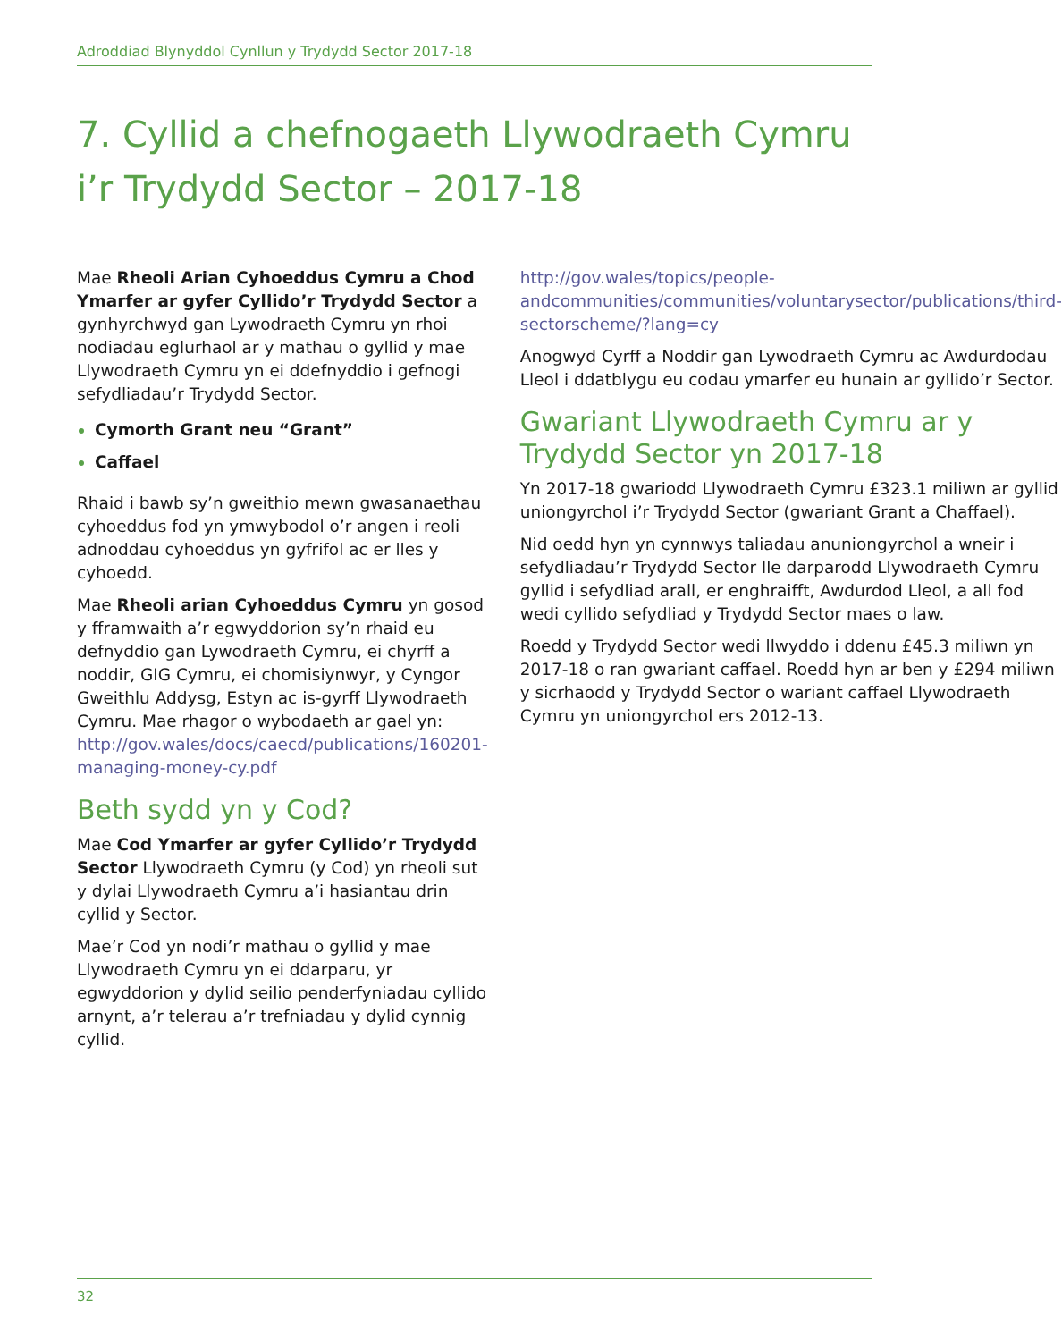Adroddiad Blynyddol Cynllun y Trydydd Sector 2017-18
7. Cyllid a chefnogaeth Llywodraeth Cymru i’r Trydydd Sector – 2017-18
Mae Rheoli Arian Cyhoeddus Cymru a Chod Ymarfer ar gyfer Cyllido’r Trydydd Sector a gynhyrchwyd gan Lywodraeth Cymru yn rhoi nodiadau eglurhaol ar y mathau o gyllid y mae Llywodraeth Cymru yn ei ddefnyddio i gefnogi sefydliadau’r Trydydd Sector.
Cymorth Grant neu “Grant”
Caffael
Rhaid i bawb sy’n gweithio mewn gwasanaethau cyhoeddus fod yn ymwybodol o’r angen i reoli adnoddau cyhoeddus yn gyfrifol ac er lles y cyhoedd.
Mae Rheoli arian Cyhoeddus Cymru yn gosod y fframwaith a’r egwyddorion sy’n rhaid eu defnyddio gan Lywodraeth Cymru, ei chyrff a noddir, GIG Cymru, ei chomisiynwyr, y Cyngor Gweithlu Addysg, Estyn ac is-gyrff Llywodraeth Cymru. Mae rhagor o wybodaeth ar gael yn: http://gov.wales/docs/caecd/publications/160201-managing-money-cy.pdf
Beth sydd yn y Cod?
Mae Cod Ymarfer ar gyfer Cyllido’r Trydydd Sector Llywodraeth Cymru (y Cod) yn rheoli sut y dylai Llywodraeth Cymru a’i hasiantau drin cyllid y Sector.
Mae’r Cod yn nodi’r mathau o gyllid y mae Llywodraeth Cymru yn ei ddarparu, yr egwyddorion y dylid seilio penderfyniadau cyllido arnynt, a’r telerau a’r trefniadau y dylid cynnig cyllid.
http://gov.wales/topics/people-andcommunities/communities/voluntarysector/publications/third-sectorscheme/?lang=cy
Anogwyd Cyrff a Noddir gan Lywodraeth Cymru ac Awdurdodau Lleol i ddatblygu eu codau ymarfer eu hunain ar gyllido’r Sector.
Gwariant Llywodraeth Cymru ar y Trydydd Sector yn 2017-18
Yn 2017-18 gwariodd Llywodraeth Cymru £323.1 miliwn ar gyllid uniongyrchol i’r Trydydd Sector (gwariant Grant a Chaffael).
Nid oedd hyn yn cynnwys taliadau anuniongyrchol a wneir i sefydliadau’r Trydydd Sector lle darparodd Llywodraeth Cymru gyllid i sefydliad arall, er enghraifft, Awdurdod Lleol, a all fod wedi cyllido sefydliad y Trydydd Sector maes o law.
Roedd y Trydydd Sector wedi llwyddo i ddenu £45.3 miliwn yn 2017-18 o ran gwariant caffael. Roedd hyn ar ben y £294 miliwn y sicrhaodd y Trydydd Sector o wariant caffael Llywodraeth Cymru yn uniongyrchol ers 2012-13.
32